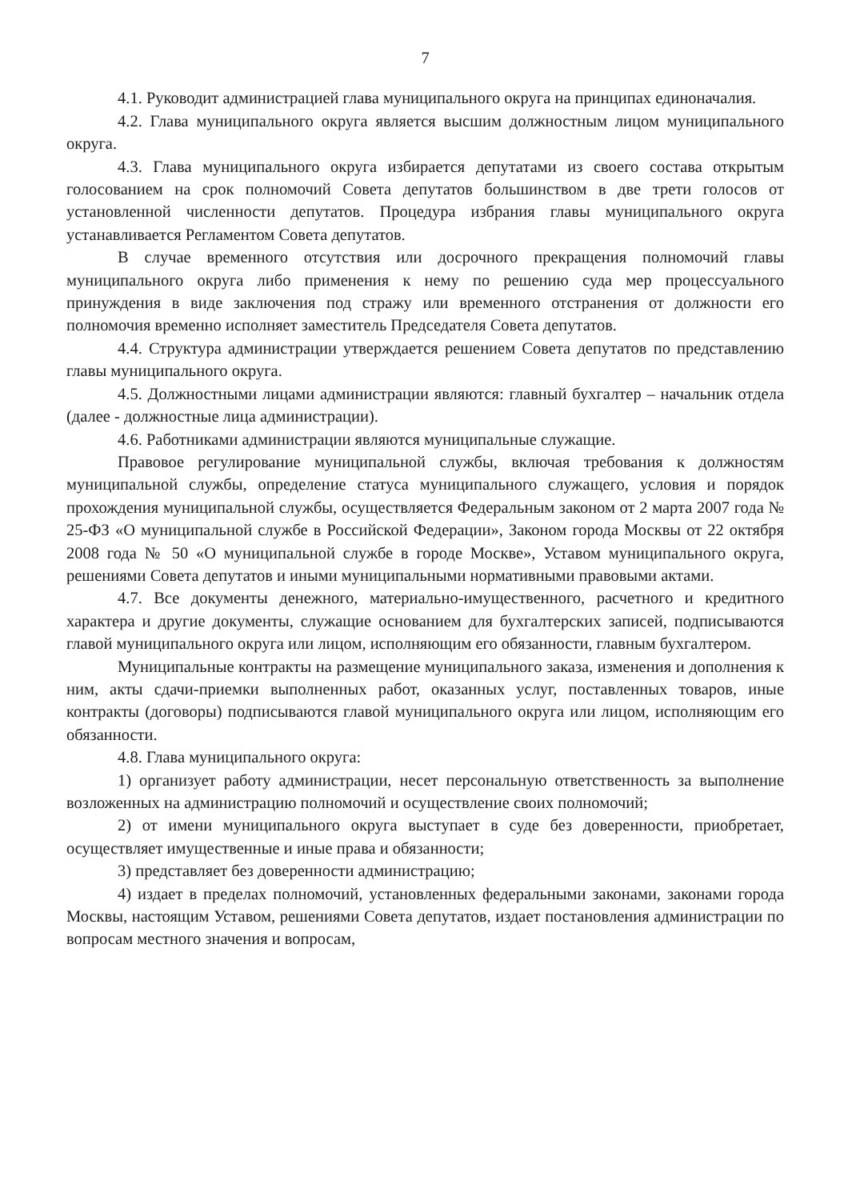7
4.1. Руководит администрацией глава муниципального округа на принципах единоначалия.
4.2. Глава муниципального округа является высшим должностным лицом муниципального округа.
4.3. Глава муниципального округа избирается депутатами из своего состава открытым голосованием на срок полномочий Совета депутатов большинством в две трети голосов от установленной численности депутатов. Процедура избрания главы муниципального округа устанавливается Регламентом Совета депутатов.
В случае временного отсутствия или досрочного прекращения полномочий главы муниципального округа либо применения к нему по решению суда мер процессуального принуждения в виде заключения под стражу или временного отстранения от должности его полномочия временно исполняет заместитель Председателя Совета депутатов.
4.4. Структура администрации утверждается решением Совета депутатов по представлению главы муниципального округа.
4.5. Должностными лицами администрации являются: главный бухгалтер – начальник отдела (далее - должностные лица администрации).
4.6. Работниками администрации являются муниципальные служащие.
Правовое регулирование муниципальной службы, включая требования к должностям муниципальной службы, определение статуса муниципального служащего, условия и порядок прохождения муниципальной службы, осуществляется Федеральным законом от 2 марта 2007 года № 25-ФЗ «О муниципальной службе в Российской Федерации», Законом города Москвы от 22 октября 2008 года № 50 «О муниципальной службе в городе Москве», Уставом муниципального округа, решениями Совета депутатов и иными муниципальными нормативными правовыми актами.
4.7. Все документы денежного, материально-имущественного, расчетного и кредитного характера и другие документы, служащие основанием для бухгалтерских записей, подписываются главой муниципального округа или лицом, исполняющим его обязанности, главным бухгалтером.
Муниципальные контракты на размещение муниципального заказа, изменения и дополнения к ним, акты сдачи-приемки выполненных работ, оказанных услуг, поставленных товаров, иные контракты (договоры) подписываются главой муниципального округа или лицом, исполняющим его обязанности.
4.8. Глава муниципального округа:
1) организует работу администрации, несет персональную ответственность за выполнение возложенных на администрацию полномочий и осуществление своих полномочий;
2) от имени муниципального округа выступает в суде без доверенности, приобретает, осуществляет имущественные и иные права и обязанности;
3) представляет без доверенности администрацию;
4) издает в пределах полномочий, установленных федеральными законами, законами города Москвы, настоящим Уставом, решениями Совета депутатов, издает постановления администрации по вопросам местного значения и вопросам,